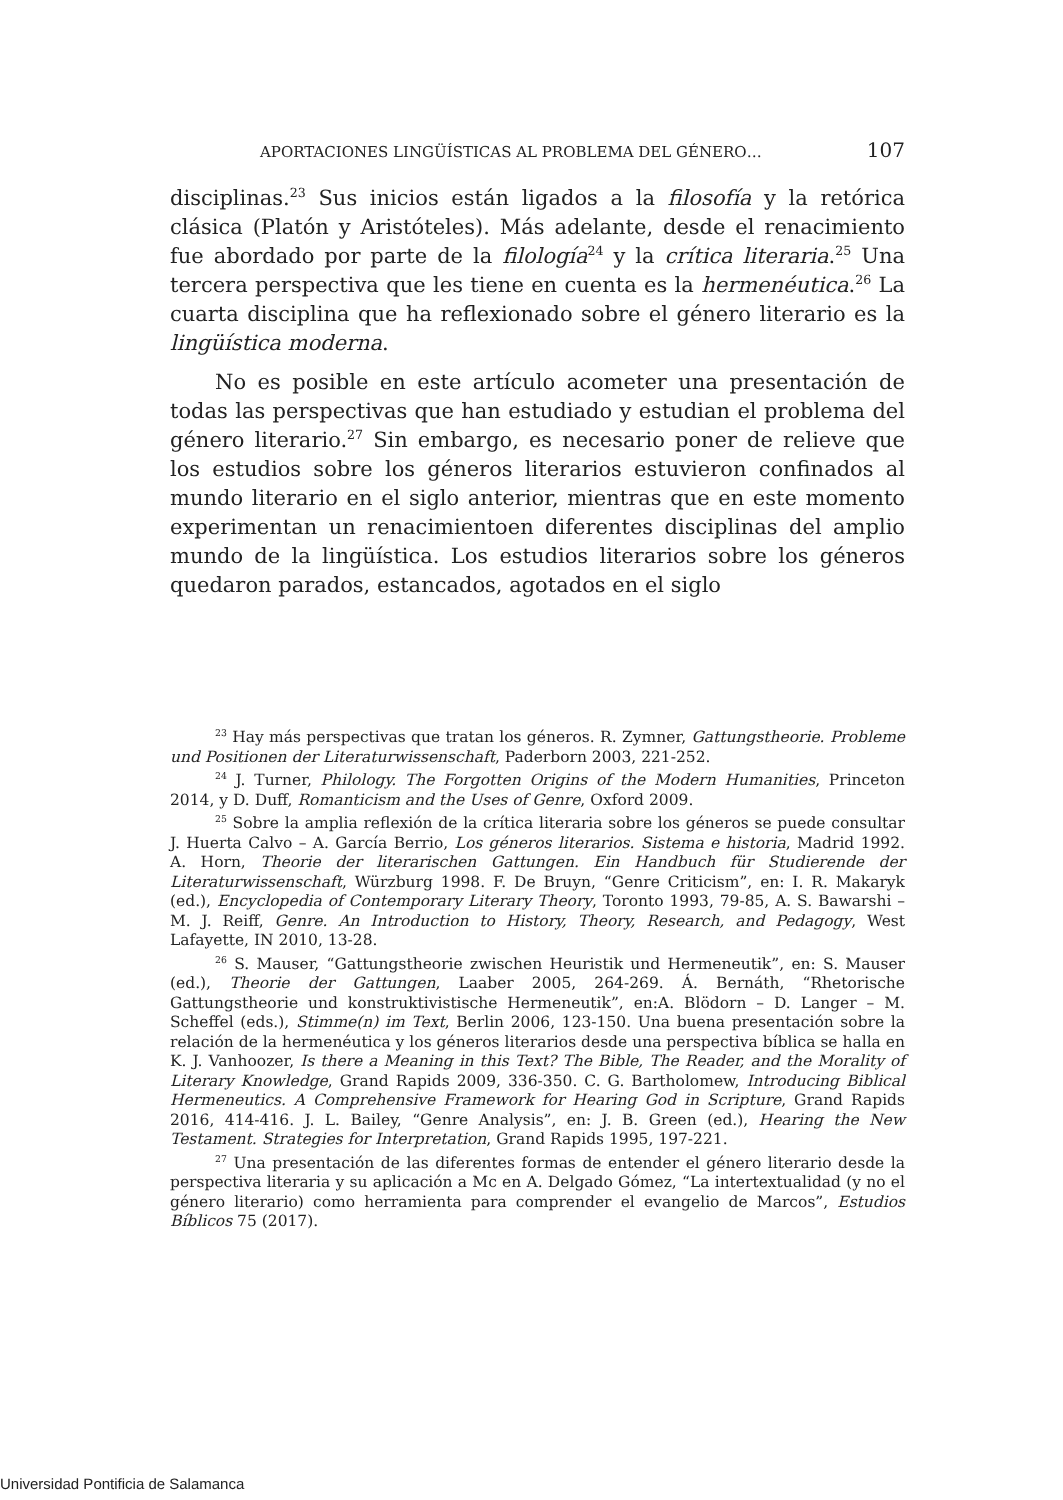APORTACIONES LINGÜÍSTICAS AL PROBLEMA DEL GÉNERO… 107
disciplinas.<sup>23</sup> Sus inicios están ligados a la filosofía y la retórica clásica (Platón y Aristóteles). Más adelante, desde el renacimiento fue abordado por parte de la filología<sup>24</sup> y la crítica literaria.<sup>25</sup> Una tercera perspectiva que les tiene en cuenta es la hermenéutica.<sup>26</sup> La cuarta disciplina que ha reflexionado sobre el género literario es la lingüística moderna.
No es posible en este artículo acometer una presentación de todas las perspectivas que han estudiado y estudian el problema del género literario.<sup>27</sup> Sin embargo, es necesario poner de relieve que los estudios sobre los géneros literarios estuvieron confinados al mundo literario en el siglo anterior, mientras que en este momento experimentan un renacimientoen diferentes disciplinas del amplio mundo de la lingüística. Los estudios literarios sobre los géneros quedaron parados, estancados, agotados en el siglo
<sup>23</sup> Hay más perspectivas que tratan los géneros. R. Zymner, Gattungstheorie. Probleme und Positionen der Literaturwissenschaft, Paderborn 2003, 221-252.
<sup>24</sup> J. Turner, Philology. The Forgotten Origins of the Modern Humanities, Princeton 2014, y D. Duff, Romanticism and the Uses of Genre, Oxford 2009.
<sup>25</sup> Sobre la amplia reflexión de la crítica literaria sobre los géneros se puede consultar J. Huerta Calvo – A. García Berrio, Los géneros literarios. Sistema e historia, Madrid 1992. A. Horn, Theorie der literarischen Gattungen. Ein Handbuch für Studierende der Literaturwissenschaft, Würzburg 1998. F. De Bruyn, “Genre Criticism”, en: I. R. Makaryk (ed.), Encyclopedia of Contemporary Literary Theory, Toronto 1993, 79-85, A. S. Bawarshi – M. J. Reiff, Genre. An Introduction to History, Theory, Research, and Pedagogy, West Lafayette, IN 2010, 13-28.
<sup>26</sup> S. Mauser, “Gattungstheorie zwischen Heuristik und Hermeneutik”, en: S. Mauser (ed.), Theorie der Gattungen, Laaber 2005, 264-269. Á. Bernáth, “Rhetorische Gattungstheorie und konstruktivistische Hermeneutik”, en:A. Blödorn – D. Langer – M. Scheffel (eds.), Stimme(n) im Text, Berlin 2006, 123-150. Una buena presentación sobre la relación de la hermenéutica y los géneros literarios desde una perspectiva bíblica se halla en K. J. Vanhoozer, Is there a Meaning in this Text? The Bible, The Reader, and the Morality of Literary Knowledge, Grand Rapids 2009, 336-350. C. G. Bartholomew, Introducing Biblical Hermeneutics. A Comprehensive Framework for Hearing God in Scripture, Grand Rapids 2016, 414-416. J. L. Bailey, “Genre Analysis”, en: J. B. Green (ed.), Hearing the New Testament. Strategies for Interpretation, Grand Rapids 1995, 197-221.
<sup>27</sup> Una presentación de las diferentes formas de entender el género literario desde la perspectiva literaria y su aplicación a Mc en A. Delgado Gómez, “La intertextualidad (y no el género literario) como herramienta para comprender el evangelio de Marcos”, Estudios Bíblicos 75 (2017).
Universidad Pontificia de Salamanca